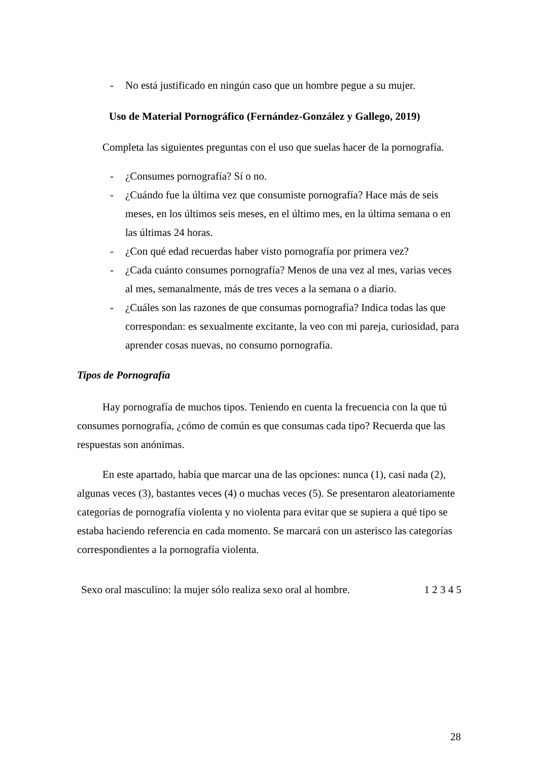- No está justificado en ningún caso que un hombre pegue a su mujer.
Uso de Material Pornográfico (Fernández-González y Gallego, 2019)
Completa las siguientes preguntas con el uso que suelas hacer de la pornografía.
- ¿Consumes pornografía? Sí o no.
- ¿Cuándo fue la última vez que consumiste pornografía? Hace más de seis meses, en los últimos seis meses, en el último mes, en la última semana o en las últimas 24 horas.
- ¿Con qué edad recuerdas haber visto pornografía por primera vez?
- ¿Cada cuánto consumes pornografía? Menos de una vez al mes, varias veces al mes, semanalmente, más de tres veces a la semana o a diario.
- ¿Cuáles son las razones de que consumas pornografía? Indica todas las que correspondan: es sexualmente excitante, la veo con mi pareja, curiosidad, para aprender cosas nuevas, no consumo pornografía.
Tipos de Pornografía
Hay pornografía de muchos tipos. Teniendo en cuenta la frecuencia con la que tú consumes pornografía, ¿cómo de común es que consumas cada tipo? Recuerda que las respuestas son anónimas.
En este apartado, había que marcar una de las opciones: nunca (1), casi nada (2), algunas veces (3), bastantes veces (4) o muchas veces (5). Se presentaron aleatoriamente categorías de pornografía violenta y no violenta para evitar que se supiera a qué tipo se estaba haciendo referencia en cada momento. Se marcará con un asterisco las categorías correspondientes a la pornografía violenta.
| Sexo oral masculino: la mujer sólo realiza sexo oral al hombre. | 1 2 3 4 5 |
28